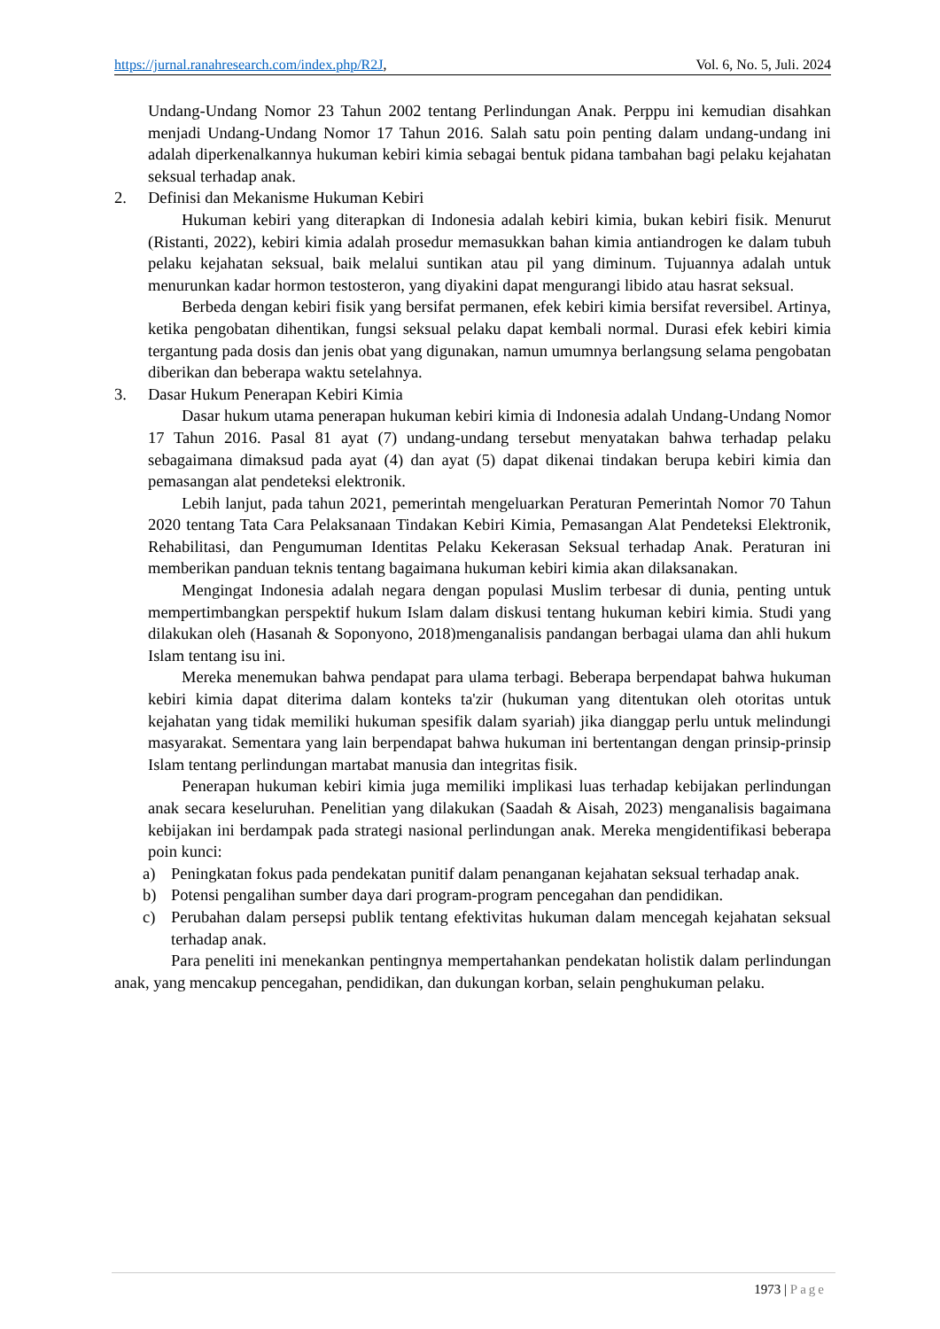https://jurnal.ranahresearch.com/index.php/R2J, Vol. 6, No. 5, Juli. 2024
Undang-Undang Nomor 23 Tahun 2002 tentang Perlindungan Anak. Perppu ini kemudian disahkan menjadi Undang-Undang Nomor 17 Tahun 2016. Salah satu poin penting dalam undang-undang ini adalah diperkenalkannya hukuman kebiri kimia sebagai bentuk pidana tambahan bagi pelaku kejahatan seksual terhadap anak.
2. Definisi dan Mekanisme Hukuman Kebiri
Hukuman kebiri yang diterapkan di Indonesia adalah kebiri kimia, bukan kebiri fisik. Menurut (Ristanti, 2022), kebiri kimia adalah prosedur memasukkan bahan kimia antiandrogen ke dalam tubuh pelaku kejahatan seksual, baik melalui suntikan atau pil yang diminum. Tujuannya adalah untuk menurunkan kadar hormon testosteron, yang diyakini dapat mengurangi libido atau hasrat seksual.
Berbeda dengan kebiri fisik yang bersifat permanen, efek kebiri kimia bersifat reversibel. Artinya, ketika pengobatan dihentikan, fungsi seksual pelaku dapat kembali normal. Durasi efek kebiri kimia tergantung pada dosis dan jenis obat yang digunakan, namun umumnya berlangsung selama pengobatan diberikan dan beberapa waktu setelahnya.
3. Dasar Hukum Penerapan Kebiri Kimia
Dasar hukum utama penerapan hukuman kebiri kimia di Indonesia adalah Undang-Undang Nomor 17 Tahun 2016. Pasal 81 ayat (7) undang-undang tersebut menyatakan bahwa terhadap pelaku sebagaimana dimaksud pada ayat (4) dan ayat (5) dapat dikenai tindakan berupa kebiri kimia dan pemasangan alat pendeteksi elektronik.
Lebih lanjut, pada tahun 2021, pemerintah mengeluarkan Peraturan Pemerintah Nomor 70 Tahun 2020 tentang Tata Cara Pelaksanaan Tindakan Kebiri Kimia, Pemasangan Alat Pendeteksi Elektronik, Rehabilitasi, dan Pengumuman Identitas Pelaku Kekerasan Seksual terhadap Anak. Peraturan ini memberikan panduan teknis tentang bagaimana hukuman kebiri kimia akan dilaksanakan.
Mengingat Indonesia adalah negara dengan populasi Muslim terbesar di dunia, penting untuk mempertimbangkan perspektif hukum Islam dalam diskusi tentang hukuman kebiri kimia. Studi yang dilakukan oleh (Hasanah & Soponyono, 2018)menganalisis pandangan berbagai ulama dan ahli hukum Islam tentang isu ini.
Mereka menemukan bahwa pendapat para ulama terbagi. Beberapa berpendapat bahwa hukuman kebiri kimia dapat diterima dalam konteks ta'zir (hukuman yang ditentukan oleh otoritas untuk kejahatan yang tidak memiliki hukuman spesifik dalam syariah) jika dianggap perlu untuk melindungi masyarakat. Sementara yang lain berpendapat bahwa hukuman ini bertentangan dengan prinsip-prinsip Islam tentang perlindungan martabat manusia dan integritas fisik.
Penerapan hukuman kebiri kimia juga memiliki implikasi luas terhadap kebijakan perlindungan anak secara keseluruhan. Penelitian yang dilakukan (Saadah & Aisah, 2023) menganalisis bagaimana kebijakan ini berdampak pada strategi nasional perlindungan anak. Mereka mengidentifikasi beberapa poin kunci:
a) Peningkatan fokus pada pendekatan punitif dalam penanganan kejahatan seksual terhadap anak.
b) Potensi pengalihan sumber daya dari program-program pencegahan dan pendidikan.
c) Perubahan dalam persepsi publik tentang efektivitas hukuman dalam mencegah kejahatan seksual terhadap anak.
Para peneliti ini menekankan pentingnya mempertahankan pendekatan holistik dalam perlindungan anak, yang mencakup pencegahan, pendidikan, dan dukungan korban, selain penghukuman pelaku.
1973 | Page